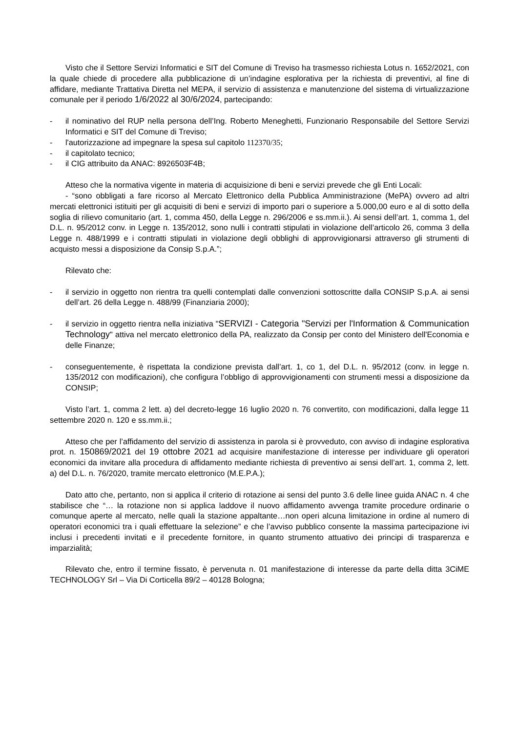Visto che il Settore Servizi Informatici e SIT del Comune di Treviso ha trasmesso richiesta Lotus n. 1652/2021, con la quale chiede di procedere alla pubblicazione di un’indagine esplorativa per la richiesta di preventivi, al fine di affidare, mediante Trattativa Diretta nel MEPA, il servizio di assistenza e manutenzione del sistema di virtualizzazione comunale per il periodo 1/6/2022 al 30/6/2024, partecipando:
- il nominativo del RUP nella persona dell’Ing. Roberto Meneghetti, Funzionario Responsabile del Settore Servizi Informatici e SIT del Comune di Treviso;
- l'autorizzazione ad impegnare la spesa sul capitolo 112370/35;
- il capitolato tecnico;
- il CIG attribuito da ANAC: 8926503F4B;
Atteso che la normativa vigente in materia di acquisizione di beni e servizi prevede che gli Enti Locali:
- “sono obbligati a fare ricorso al Mercato Elettronico della Pubblica Amministrazione (MePA) ovvero ad altri mercati elettronici istituiti per gli acquisiti di beni e servizi di importo pari o superiore a 5.000,00 euro e al di sotto della soglia di rilievo comunitario (art. 1, comma 450, della Legge n. 296/2006 e ss.mm.ii.). Ai sensi dell’art. 1, comma 1, del D.L. n. 95/2012 conv. in Legge n. 135/2012, sono nulli i contratti stipulati in violazione dell’articolo 26, comma 3 della Legge n. 488/1999 e i contratti stipulati in violazione degli obblighi di approvvigionarsi attraverso gli strumenti di acquisto messi a disposizione da Consip S.p.A.”;
Rilevato che:
- il servizio in oggetto non rientra tra quelli contemplati dalle convenzioni sottoscritte dalla CONSIP S.p.A. ai sensi dell’art. 26 della Legge n. 488/99 (Finanziaria 2000);
- il servizio in oggetto rientra nella iniziativa "SERVIZI - Categoria "Servizi per l'Information & Communication Technology" attiva nel mercato elettronico della PA, realizzato da Consip per conto del Ministero dell'Economia e delle Finanze;
- conseguentemente, è rispettata la condizione prevista dall’art. 1, co 1, del D.L. n. 95/2012 (conv. in legge n. 135/2012 con modificazioni), che configura l’obbligo di approvvigionamenti con strumenti messi a disposizione da CONSIP;
Visto l’art. 1, comma 2 lett. a) del decreto-legge 16 luglio 2020 n. 76 convertito, con modificazioni, dalla legge 11 settembre 2020 n. 120 e ss.mm.ii.;
Atteso che per l’affidamento del servizio di assistenza in parola si è provveduto, con avviso di indagine esplorativa prot. n. 150869/2021 del 19 ottobre 2021 ad acquisire manifestazione di interesse per individuare gli operatori economici da invitare alla procedura di affidamento mediante richiesta di preventivo ai sensi dell’art. 1, comma 2, lett. a) del D.L. n. 76/2020, tramite mercato elettronico (M.E.P.A.);
Dato atto che, pertanto, non si applica il criterio di rotazione ai sensi del punto 3.6 delle linee guida ANAC n. 4 che stabilisce che “… la rotazione non si applica laddove il nuovo affidamento avvenga tramite procedure ordinarie o comunque aperte al mercato, nelle quali la stazione appaltante…non operi alcuna limitazione in ordine al numero di operatori economici tra i quali effettuare la selezione” e che l’avviso pubblico consente la massima partecipazione ivi inclusi i precedenti invitati e il precedente fornitore, in quanto strumento attuativo dei principi di trasparenza e imparzialità;
Rilevato che, entro il termine fissato, è pervenuta n. 01 manifestazione di interesse da parte della ditta 3CiME TECHNOLOGY Srl – Via Di Corticella 89/2 – 40128 Bologna;